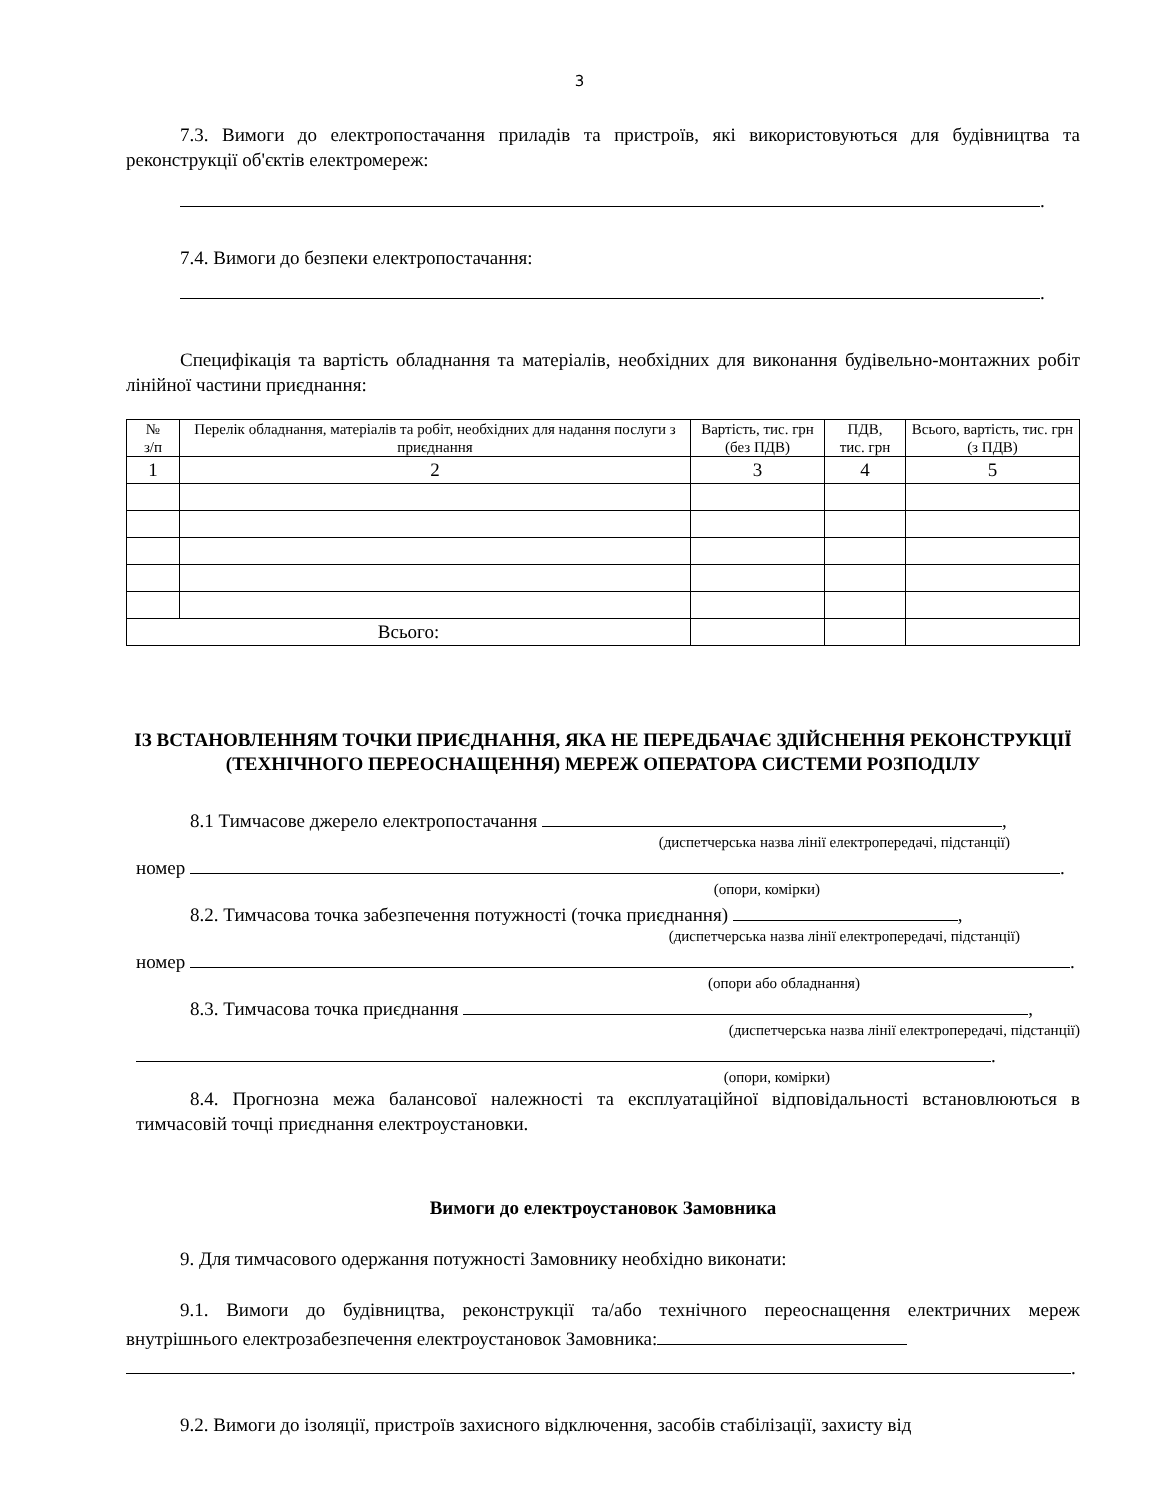3
7.3. Вимоги до електропостачання приладів та пристроїв, які використовуються для будівництва та реконструкції об'єктів електромереж:
.
7.4. Вимоги до безпеки електропостачання:
.
Специфікація та вартість обладнання та матеріалів, необхідних для виконання будівельно-монтажних робіт лінійної частини приєднання:
| № з/п | Перелік обладнання, матеріалів та робіт, необхідних для надання послуги з приєднання | Вартість, тис. грн (без ПДВ) | ПДВ, тис. грн | Всього, вартість, тис. грн (з ПДВ) |
| --- | --- | --- | --- | --- |
| 1 | 2 | 3 | 4 | 5 |
| Всього: | | | | |
ІЗ ВСТАНОВЛЕННЯМ ТОЧКИ ПРИЄДНАННЯ, ЯКА НЕ ПЕРЕДБАЧАЄ ЗДІЙСНЕННЯ РЕКОНСТРУКЦІЇ (ТЕХНІЧНОГО ПЕРЕОСНАЩЕННЯ) МЕРЕЖ ОПЕРАТОРА СИСТЕМИ РОЗПОДІЛУ
8.1 Тимчасове джерело електропостачання ,
(диспетчерська назва лінії електропередачі, підстанції)
номер .
(опори, комірки)
8.2. Тимчасова точка забезпечення потужності (точка приєднання) ,
(диспетчерська назва лінії електропередачі, підстанції)
номер .
(опори або обладнання)
8.3. Тимчасова точка приєднання ,
(диспетчерська назва лінії електропередачі, підстанції)
.
(опори, комірки)
8.4. Прогнозна межа балансової належності та експлуатаційної відповідальності встановлюються в тимчасовій точці приєднання електроустановки.
Вимоги до електроустановок Замовника
9. Для тимчасового одержання потужності Замовнику необхідно виконати:
9.1. Вимоги до будівництва, реконструкції та/або технічного переоснащення електричних мереж внутрішнього електрозабезпечення електроустановок Замовника:
.
9.2. Вимоги до ізоляції, пристроїв захисного відключення, засобів стабілізації, захисту від